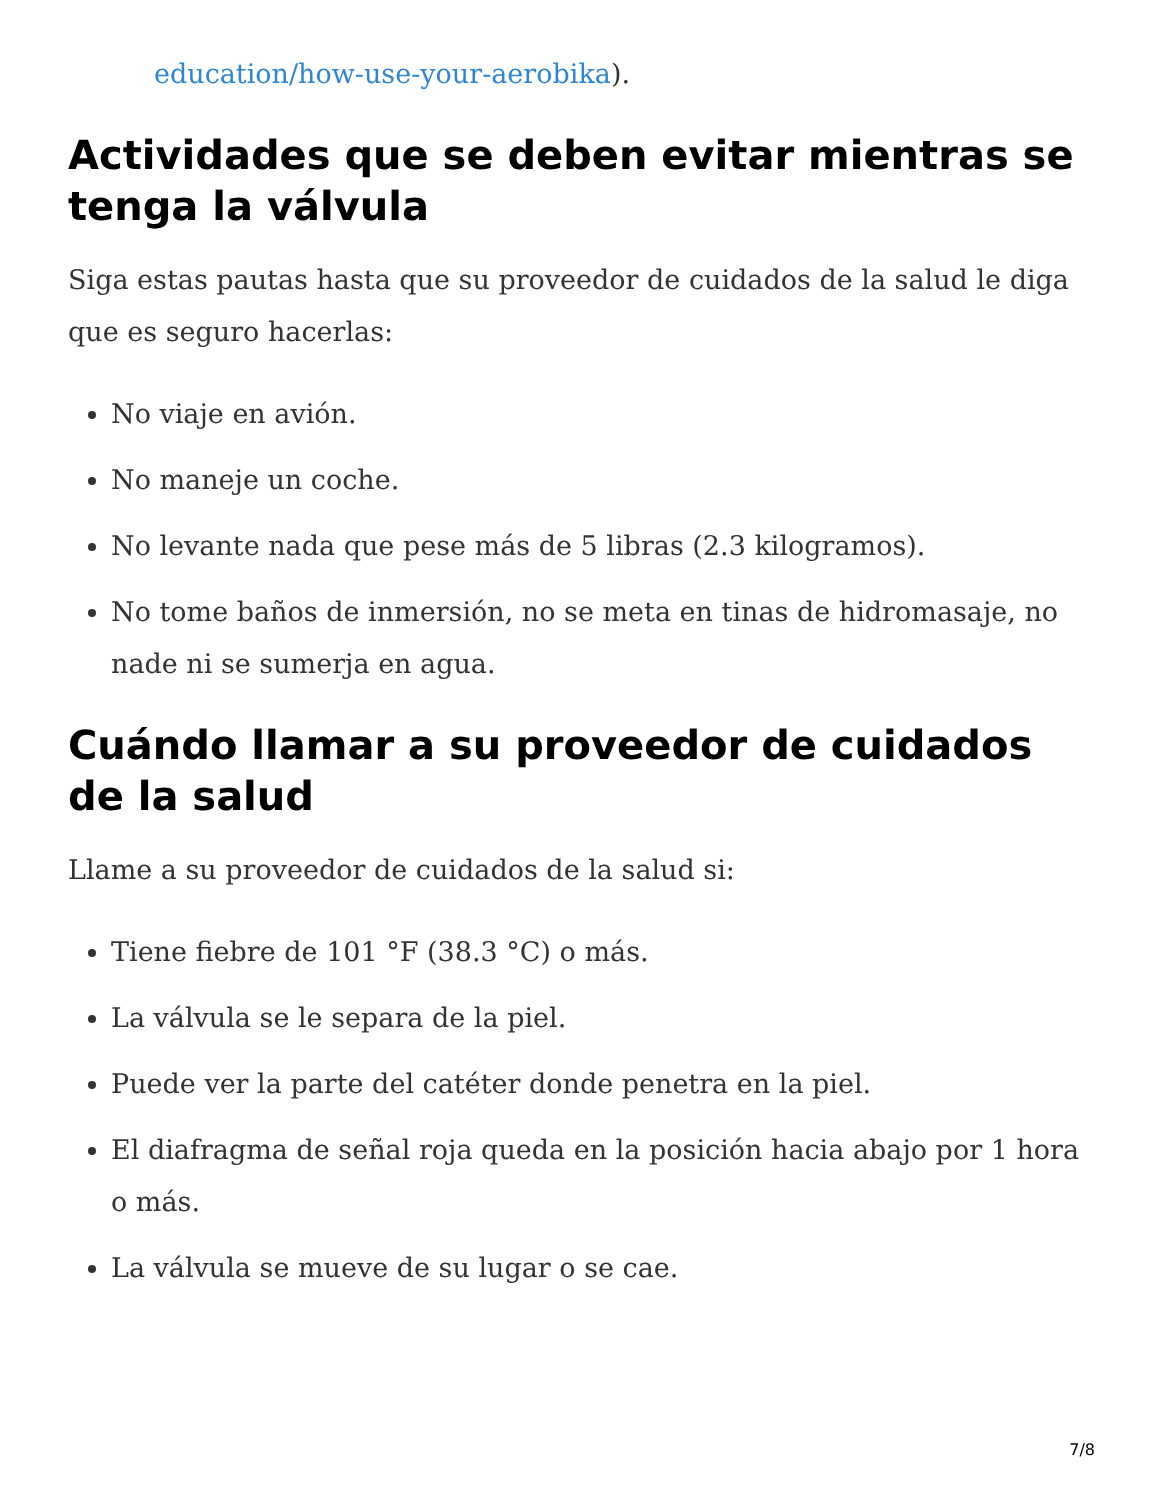education/how-use-your-aerobika).
Actividades que se deben evitar mientras se tenga la válvula
Siga estas pautas hasta que su proveedor de cuidados de la salud le diga que es seguro hacerlas:
No viaje en avión.
No maneje un coche.
No levante nada que pese más de 5 libras (2.3 kilogramos).
No tome baños de inmersión, no se meta en tinas de hidromasaje, no nade ni se sumerja en agua.
Cuándo llamar a su proveedor de cuidados de la salud
Llame a su proveedor de cuidados de la salud si:
Tiene fiebre de 101 °F (38.3 °C) o más.
La válvula se le separa de la piel.
Puede ver la parte del catéter donde penetra en la piel.
El diafragma de señal roja queda en la posición hacia abajo por 1 hora o más.
La válvula se mueve de su lugar o se cae.
7/8